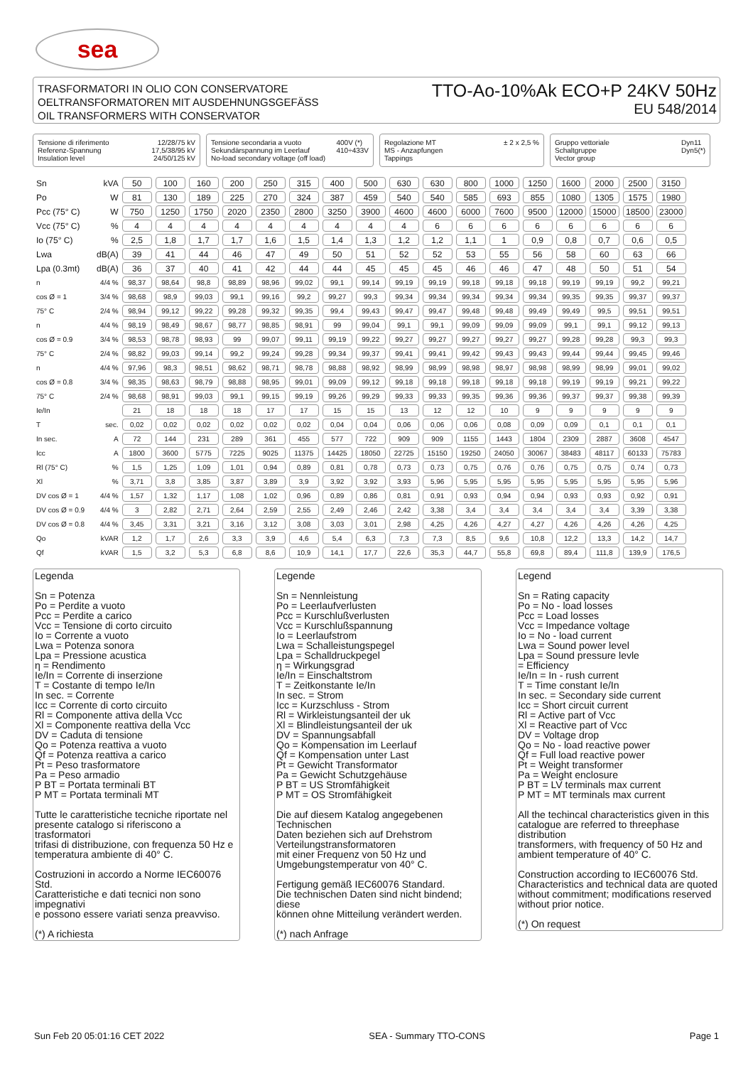sea
TRASFORMATORI IN OLIO CON CONSERVATORE
OELTRANSFORMATOREN MIT AUSDEHNUNGSGEFÄSS
OIL TRANSFORMERS WITH CONSERVATOR
TTO-Ao-10%Ak ECO+P 24KV 50Hz
EU 548/2014
Tensione di riferimento
Referenz-Spannung
Insulation level
12/28/75 kV
17,5/38/95 kV
24/50/125 kV
Tensione secondaria a vuoto
Sekundärspannung im Leerlauf
No-load secondary voltage (off load)
400V (*)
410÷433V
Regolazione MT
MS - Anzapfungen
Tappings
± 2 x 2,5 %
Gruppo vettoriale
Schaltgruppe
Vector group
Dyn11
Dyn5(*)
| Sn | kVA | 50 | 100 | 160 | 200 | 250 | 315 | 400 | 500 | 630 | 630 | 800 | 1000 | 1250 | 1600 | 2000 | 2500 | 3150 |
| Po | W | 81 | 130 | 189 | 225 | 270 | 324 | 387 | 459 | 540 | 540 | 585 | 693 | 855 | 1080 | 1305 | 1575 | 1980 |
| Pcc (75° C) | W | 750 | 1250 | 1750 | 2020 | 2350 | 2800 | 3250 | 3900 | 4600 | 4600 | 6000 | 7600 | 9500 | 12000 | 15000 | 18500 | 23000 |
| Vcc (75° C) | % | 4 | 4 | 4 | 4 | 4 | 4 | 4 | 4 | 4 | 6 | 6 | 6 | 6 | 6 | 6 | 6 | 6 |
| Io (75° C) | % | 2,5 | 1,8 | 1,7 | 1,7 | 1,6 | 1,5 | 1,4 | 1,3 | 1,2 | 1,2 | 1,1 | 1 | 0,9 | 0,8 | 0,7 | 0,6 | 0,5 |
| Lwa | dB(A) | 39 | 41 | 44 | 46 | 47 | 49 | 50 | 51 | 52 | 52 | 53 | 55 | 56 | 58 | 60 | 63 | 66 |
| Lpa (0.3mt) | dB(A) | 36 | 37 | 40 | 41 | 42 | 44 | 44 | 45 | 45 | 45 | 46 | 46 | 47 | 48 | 50 | 51 | 54 |
| n | 4/4 % | 98,37 | 98,64 | 98,8 | 98,89 | 98,96 | 99,02 | 99,1 | 99,14 | 99,19 | 99,19 | 99,18 | 99,18 | 99,18 | 99,19 | 99,19 | 99,2 | 99,21 |
| cos Ø = 1 | 3/4 % | 98,68 | 98,9 | 99,03 | 99,1 | 99,16 | 99,2 | 99,27 | 99,3 | 99,34 | 99,34 | 99,34 | 99,34 | 99,34 | 99,35 | 99,35 | 99,37 | 99,37 |
| 75° C | 2/4 % | 98,94 | 99,12 | 99,22 | 99,28 | 99,32 | 99,35 | 99,4 | 99,43 | 99,47 | 99,47 | 99,48 | 99,48 | 99,49 | 99,49 | 99,5 | 99,51 | 99,51 |
| n | 4/4 % | 98,19 | 98,49 | 98,67 | 98,77 | 98,85 | 98,91 | 99 | 99,04 | 99,1 | 99,1 | 99,09 | 99,09 | 99,09 | 99,1 | 99,1 | 99,12 | 99,13 |
| cos Ø = 0.9 | 3/4 % | 98,53 | 98,78 | 98,93 | 99 | 99,07 | 99,11 | 99,19 | 99,22 | 99,27 | 99,27 | 99,27 | 99,27 | 99,27 | 99,28 | 99,28 | 99,3 | 99,3 |
| 75° C | 2/4 % | 98,82 | 99,03 | 99,14 | 99,2 | 99,24 | 99,28 | 99,34 | 99,37 | 99,41 | 99,41 | 99,42 | 99,43 | 99,43 | 99,44 | 99,44 | 99,45 | 99,46 |
| n | 4/4 % | 97,96 | 98,3 | 98,51 | 98,62 | 98,71 | 98,78 | 98,88 | 98,92 | 98,99 | 98,99 | 98,98 | 98,97 | 98,98 | 98,99 | 98,99 | 99,01 | 99,02 |
| cos Ø = 0.8 | 3/4 % | 98,35 | 98,63 | 98,79 | 98,88 | 98,95 | 99,01 | 99,09 | 99,12 | 99,18 | 99,18 | 99,18 | 99,18 | 99,18 | 99,19 | 99,19 | 99,21 | 99,22 |
| 75° C | 2/4 % | 98,68 | 98,91 | 99,03 | 99,1 | 99,15 | 99,19 | 99,26 | 99,29 | 99,33 | 99,33 | 99,35 | 99,36 | 99,36 | 99,37 | 99,37 | 99,38 | 99,39 |
| Ie/In | | 21 | 18 | 18 | 18 | 17 | 17 | 15 | 15 | 13 | 12 | 12 | 10 | 9 | 9 | 9 | 9 | 9 |
| T | sec. | 0,02 | 0,02 | 0,02 | 0,02 | 0,02 | 0,02 | 0,04 | 0,04 | 0,06 | 0,06 | 0,06 | 0,08 | 0,09 | 0,09 | 0,1 | 0,1 | 0,1 |
| In sec. | A | 72 | 144 | 231 | 289 | 361 | 455 | 577 | 722 | 909 | 909 | 1155 | 1443 | 1804 | 2309 | 2887 | 3608 | 4547 |
| Icc | A | 1800 | 3600 | 5775 | 7225 | 9025 | 11375 | 14425 | 18050 | 22725 | 15150 | 19250 | 24050 | 30067 | 38483 | 48117 | 60133 | 75783 |
| Rl (75° C) | % | 1,5 | 1,25 | 1,09 | 1,01 | 0,94 | 0,89 | 0,81 | 0,78 | 0,73 | 0,73 | 0,75 | 0,76 | 0,76 | 0,75 | 0,75 | 0,74 | 0,73 |
| Xl | % | 3,71 | 3,8 | 3,85 | 3,87 | 3,89 | 3,9 | 3,92 | 3,92 | 3,93 | 5,96 | 5,95 | 5,95 | 5,95 | 5,95 | 5,95 | 5,95 | 5,96 |
| DV cos Ø = 1 | 4/4 % | 1,57 | 1,32 | 1,17 | 1,08 | 1,02 | 0,96 | 0,89 | 0,86 | 0,81 | 0,91 | 0,93 | 0,94 | 0,94 | 0,93 | 0,93 | 0,92 | 0,91 |
| DV cos Ø = 0.9 | 4/4 % | 3 | 2,82 | 2,71 | 2,64 | 2,59 | 2,55 | 2,49 | 2,46 | 2,42 | 3,38 | 3,4 | 3,4 | 3,4 | 3,4 | 3,4 | 3,39 | 3,38 |
| DV cos Ø = 0.8 | 4/4 % | 3,45 | 3,31 | 3,21 | 3,16 | 3,12 | 3,08 | 3,03 | 3,01 | 2,98 | 4,25 | 4,26 | 4,27 | 4,27 | 4,26 | 4,26 | 4,26 | 4,25 |
| Qo | kVAR | 1,2 | 1,7 | 2,6 | 3,3 | 3,9 | 4,6 | 5,4 | 6,3 | 7,3 | 7,3 | 8,5 | 9,6 | 10,8 | 12,2 | 13,3 | 14,2 | 14,7 |
| Qf | kVAR | 1,5 | 3,2 | 5,3 | 6,8 | 8,6 | 10,9 | 14,1 | 17,7 | 22,6 | 35,3 | 44,7 | 55,8 | 69,8 | 89,4 | 111,8 | 139,9 | 176,5 |
Legenda
Sn = Potenza
Po = Perdite a vuoto
Pcc = Perdite a carico
Vcc = Tensione di corto circuito
Io = Corrente a vuoto
Lwa = Potenza sonora
Lpa = Pressione acustica
η = Rendimento
Ie/In = Corrente di inserzione
T = Costante di tempo Ie/In
In sec. = Corrente
Icc = Corrente di corto circuito
Rl = Componente attiva della Vcc
Xl = Componente reattiva della Vcc
DV = Caduta di tensione
Qo = Potenza reattiva a vuoto
Qf = Potenza reattiva a carico
Pt = Peso trasformatore
Pa = Peso armadio
P BT = Portata terminali BT
P MT = Portata terminali MT
Tutte le caratteristiche tecniche riportate nel presente catalogo si riferiscono a trasformatori
trifasi di distribuzione, con frequenza 50 Hz e temperatura ambiente di 40° C.
Costruzioni in accordo a Norme IEC60076 Std.
Caratteristiche e dati tecnici non sono impegnativi
e possono essere variati senza preavviso.
(*) A richiesta
Legende
Sn = Nennleistung
Po = Leerlaufverlusten
Pcc = Kurschlußverlusten
Vcc = Kurschlußspannung
Io = Leerlaufstrom
Lwa = Schalleistungspegel
Lpa = Schalldruckpegel
η = Wirkungsgrad
Ie/In = Einschaltstrom
T = Zeitkonstante Ie/In
In sec. = Strom
Icc = Kurzschluss - Strom
Rl = Wirkleistungsanteil der uk
Xl = Blindleistungsanteil der uk
DV = Spannungsabfall
Qo = Kompensation im Leerlauf
Qf = Kompensation unter Last
Pt = Gewicht Transformator
Pa = Gewicht Schutzgehäuse
P BT = US Stromfähigkeit
P MT = OS Stromfähigkeit
Die auf diesem Katalog angegebenen Technischen
Daten beziehen sich auf Drehstrom Verteilungstransformatoren
mit einer Frequenz von 50 Hz und Umgebungstemperatur von 40° C.
Fertigung gemäß IEC60076 Standard.
Die technischen Daten sind nicht bindend; diese
können ohne Mitteilung verändert werden.
(*) nach Anfrage
Legend
Sn = Rating capacity
Po = No - load losses
Pcc = Load losses
Vcc = Impedance voltage
Io = No - load current
Lwa = Sound power level
Lpa = Sound pressure levle
= Efficiency
Ie/In = In - rush current
T = Time constant Ie/In
In sec. = Secondary side current
Icc = Short circuit current
Rl = Active part of Vcc
Xl = Reactive part of Vcc
DV = Voltage drop
Qo = No - load reactive power
Qf = Full load reactive power
Pt = Weight transformer
Pa = Weight enclosure
P BT = LV terminals max current
P MT = MT terminals max current
All the techincal characteristics given in this catalogue are referred to threephase distribution
transformers, with frequency of 50 Hz and ambient temperature of 40° C.
Construction according to IEC60076 Std.
Characteristics and technical data are quoted
without commitment; modifications reserved without prior notice.
(*) On request
Sun Feb 20 05:01:16 CET 2022 SEA - Summary TTO-CONS Page 1